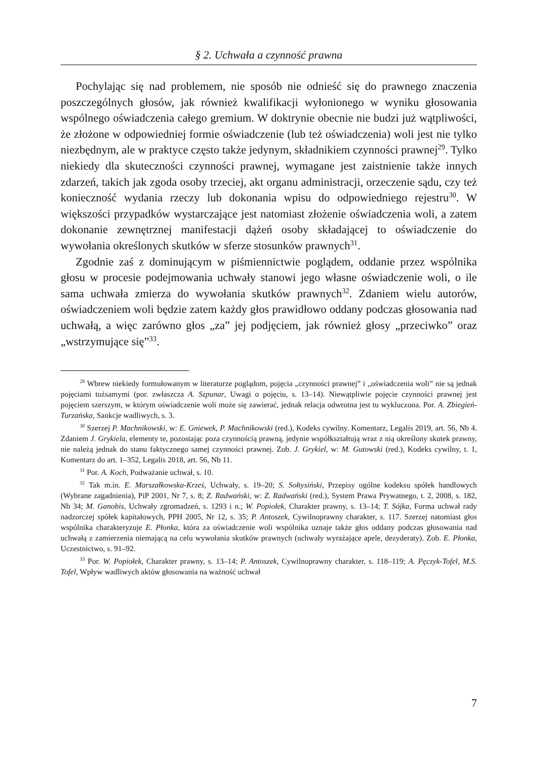§ 2. Uchwała a czynność prawna
Pochylając się nad problemem, nie sposób nie odnieść się do prawnego znaczenia poszczególnych głosów, jak również kwalifikacji wyłonionego w wyniku głosowania wspólnego oświadczenia całego gremium. W doktrynie obecnie nie budzi już wątpliwości, że złożone w odpowiedniej formie oświadczenie (lub też oświadczenia) woli jest nie tylko niezbędnym, ale w praktyce często także jedynym, składnikiem czynności prawnej<sup>29</sup>. Tylko niekiedy dla skuteczności czynności prawnej, wymagane jest zaistnienie także innych zdarzeń, takich jak zgoda osoby trzeciej, akt organu administracji, orzeczenie sądu, czy też konieczność wydania rzeczy lub dokonania wpisu do odpowiedniego rejestru<sup>30</sup>. W większości przypadków wystarczające jest natomiast złożenie oświadczenia woli, a zatem dokonanie zewnętrznej manifestacji dążeń osoby składającej to oświadczenie do wywołania określonych skutków w sferze stosunków prawnych<sup>31</sup>.
Zgodnie zaś z dominującym w piśmiennictwie poglądem, oddanie przez wspólnika głosu w procesie podejmowania uchwały stanowi jego własne oświadczenie woli, o ile sama uchwała zmierza do wywołania skutków prawnych<sup>32</sup>. Zdaniem wielu autorów, oświadczeniem woli będzie zatem każdy głos prawidłowo oddany podczas głosowania nad uchwałą, a więc zarówno głos „za” jej podjęciem, jak również głosy „przeciwko” oraz „wstrzymujące się”<sup>33</sup>.
<sup>29</sup> Wbrew niekiedy formułowanym w literaturze poglądom, pojęcia „czynności prawnej” i „oświadczenia woli” nie są jednak pojęciami tożsamymi (por. zwłaszcza A. Szpunar, Uwagi o pojęciu, s. 13–14). Niewątpliwie pojęcie czynności prawnej jest pojęciem szerszym, w którym oświadczenie woli może się zawierać, jednak relacja odwrotna jest tu wykluczona. Por. A. Zbiegień-Turzańska, Sankcje wadliwych, s. 3.
<sup>30</sup> Szerzej P. Machnikowski, w: E. Gniewek, P. Machnikowski (red.), Kodeks cywilny. Komentarz, Legalis 2019, art. 56, Nb 4. Zdaniem J. Grykiela, elementy te, pozostając poza czynnością prawną, jedynie współkształtują wraz z nią określony skutek prawny, nie należą jednak do stanu faktycznego samej czynności prawnej. Zob. J. Grykiel, w: M. Gutowski (red.), Kodeks cywilny, t. 1, Komentarz do art. 1–352, Legalis 2018, art. 56, Nb 11.
<sup>31</sup> Por. A. Koch, Podważanie uchwał, s. 10.
<sup>32</sup> Tak m.in. E. Marszałkowska-Krześ, Uchwały, s. 19–20; S. Sołtysiński, Przepisy ogólne kodeksu spółek handlowych (Wybrane zagadnienia), PiP 2001, Nr 7, s. 8; Z. Radwański, w: Z. Radwański (red.), System Prawa Prywatnego, t. 2, 2008, s. 182, Nb 34; M. Ganobis, Uchwały zgromadzeń, s. 1293 i n.; W. Popiołek, Charakter prawny, s. 13–14; T. Sójka, Forma uchwał rady nadzorczej spółek kapitałowych, PPH 2005, Nr 12, s. 35; P. Antoszek, Cywilnoprawny charakter, s. 117. Szerzej natomiast głos wspólnika charakteryzuje E. Płonka, która za oświadczenie woli wspólnika uznaje także głos oddany podczas głosowania nad uchwałą z zamierzenia niemającą na celu wywołania skutków prawnych (uchwały wyrażające apele, dezyderaty). Zob. E. Płonka, Uczestnictwo, s. 91–92.
<sup>33</sup> Por. W. Popiołek, Charakter prawny, s. 13–14; P. Antoszek, Cywilnoprawny charakter, s. 118–119; A. Pęczyk-Tofel, M.S. Tofel, Wpływ wadliwych aktów głosowania na ważność uchwał
7